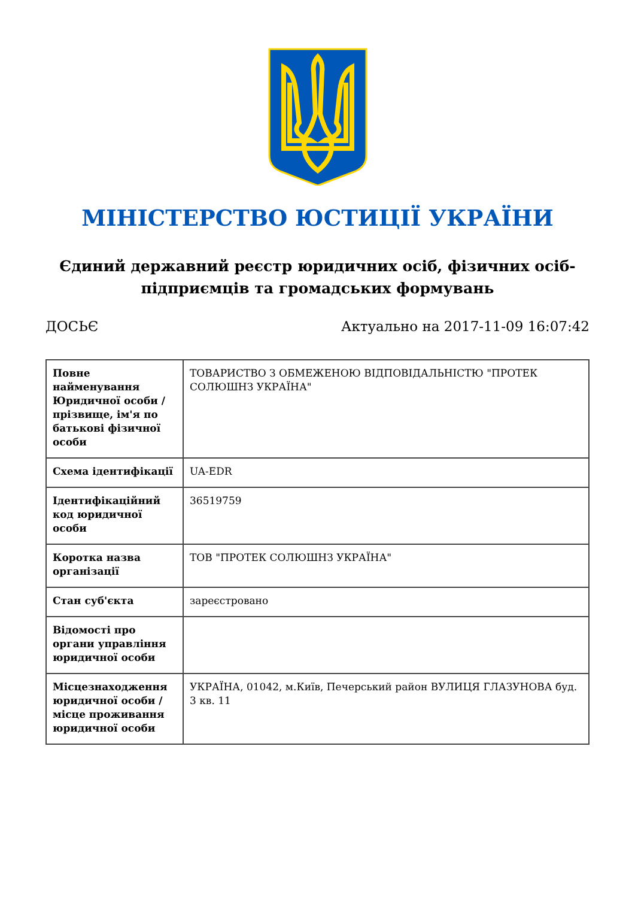МІНІСТЕРСТВО ЮСТИЦІЇ УКРАЇНИ
Єдиний державний реєстр юридичних осіб, фізичних осіб-підприємців та громадських формувань
ДОСЬЄ Актуально на 2017-11-09 16:07:42
| Повне найменування Юридичної особи / прізвище, ім'я по батькові фізичної особи | ТОВАРИСТВО З ОБМЕЖЕНОЮ ВІДПОВІДАЛЬНІСТЮ "ПРОТЕК СОЛЮШНЗ УКРАЇНА" |
| Схема ідентифікації | UA-EDR |
| Ідентифікаційний код юридичної особи | 36519759 |
| Коротка назва організації | ТОВ "ПРОТЕК СОЛЮШНЗ УКРАЇНА" |
| Стан суб'єкта | зареєстровано |
| Відомості про органи управління юридичної особи | |
| Місцезнаходження юридичної особи / місце проживання юридичної особи | УКРАЇНА, 01042, м.Київ, Печерський район ВУЛИЦЯ ГЛАЗУНОВА буд. 3 кв. 11 |